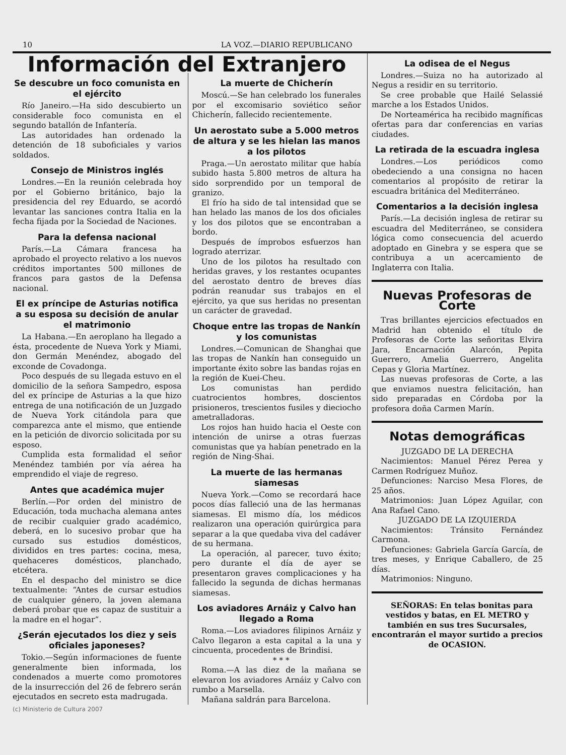10 LA VOZ.—DIARIO REPUBLICANO
Información del Extranjero
Se descubre un foco comunista en el ejército
Río Janeiro.—Ha sido descubierto un considerable foco comunista en el segundo batallón de Infantería.
Las autoridades han ordenado la detención de 18 suboficiales y varios soldados.
Consejo de Ministros inglés
Londres.—En la reunión celebrada hoy por el Gobierno británico, bajo la presidencia del rey Eduardo, se acordó levantar las sanciones contra Italia en la fecha fijada por la Sociedad de Naciones.
Para la defensa nacional
París.—La Cámara francesa ha aprobado el proyecto relativo a los nuevos créditos importantes 500 millones de francos para gastos de la Defensa nacional.
El ex príncipe de Asturias notifica a su esposa su decisión de anular el matrimonio
La Habana.—En aeroplano ha llegado a ésta, procedente de Nueva York y Miami, don Germán Menéndez, abogado del exconde de Covadonga.
Poco después de su llegada estuvo en el domicilio de la señora Sampedro, esposa del ex príncipe de Asturias a la que hizo entrega de una notificación de un Juzgado de Nueva York citándola para que comparezca ante el mismo, que entiende en la petición de divorcio solicitada por su esposo.
Cumplida esta formalidad el señor Menéndez también por vía aérea ha emprendido el viaje de regreso.
Antes que académica mujer
Berlín.—Por orden del ministro de Educación, toda muchacha alemana antes de recibir cualquier grado académico, deberá, en lo sucesivo probar que ha cursado sus estudios domésticos, divididos en tres partes: cocina, mesa, quehaceres domésticos, planchado, etcétera.
En el despacho del ministro se dice textualmente: “Antes de cursar estudios de cualquier género, la joven alemana deberá probar que es capaz de sustituir a la madre en el hogar”.
¿Serán ejecutados los diez y seis oficiales japoneses?
Tokio.—Según informaciones de fuente generalmente bien informada, los condenados a muerte como promotores de la insurrección del 26 de febrero serán ejecutados en secreto esta madrugada.
La muerte de Chicherín
Moscú.—Se han celebrado los funerales por el excomisario soviético señor Chicherín, fallecido recientemente.
Un aerostato sube a 5.000 metros de altura y se les hielan las manos a los pilotos
Praga.—Un aerostato militar que había subido hasta 5.800 metros de altura ha sido sorprendido por un temporal de granizo.
El frío ha sido de tal intensidad que se han helado las manos de los dos oficiales y los dos pilotos que se encontraban a bordo.
Después de ímprobos esfuerzos han logrado aterrizar.
Uno de los pilotos ha resultado con heridas graves, y los restantes ocupantes del aerostato dentro de breves días podrán reanudar sus trabajos en el ejército, ya que sus heridas no presentan un carácter de gravedad.
Choque entre las tropas de Nankín y los comunistas
Londres.—Comunican de Shanghai que las tropas de Nankín han conseguido un importante éxito sobre las bandas rojas en la región de Kuei-Cheu.
Los comunistas han perdido cuatrocientos hombres, doscientos prisioneros, trescientos fusiles y dieciocho ametralladoras.
Los rojos han huido hacia el Oeste con intención de unirse a otras fuerzas comunistas que ya habían penetrado en la región de Ning-Shai.
La muerte de las hermanas siamesas
Nueva York.—Como se recordará hace pocos días falleció una de las hermanas siamesas. El mismo día, los médicos realizaron una operación quirúrgica para separar a la que quedaba viva del cadáver de su hermana.
La operación, al parecer, tuvo éxito; pero durante el día de ayer se presentaron graves complicaciones y ha fallecido la segunda de dichas hermanas siamesas.
Los aviadores Arnáiz y Calvo han llegado a Roma
Roma.—Los aviadores filipinos Arnáiz y Calvo llegaron a esta capital a la una y cincuenta, procedentes de Brindisi.
* * *
Roma.—A las diez de la mañana se elevaron los aviadores Arnáiz y Calvo con rumbo a Marsella.
Mañana saldrán para Barcelona.
La odisea de el Negus
Londres.—Suiza no ha autorizado al Negus a residir en su territorio.
Se cree probable que Hailé Selassié marche a los Estados Unidos.
De Norteamérica ha recibido magníficas ofertas para dar conferencias en varias ciudades.
La retirada de la escuadra inglesa
Londres.—Los periódicos como obedeciendo a una consigna no hacen comentarios al propósito de retirar la escuadra británica del Mediterráneo.
Comentarios a la decisión inglesa
París.—La decisión inglesa de retirar su escuadra del Mediterráneo, se considera lógica como consecuencia del acuerdo adoptado en Ginebra y se espera que se contribuya a un acercamiento de Inglaterra con Italia.
Nuevas Profesoras de Corte
Tras brillantes ejercicios efectuados en Madrid han obtenido el título de Profesoras de Corte las señoritas Elvira Jara, Encarnación Alarcón, Pepita Guerrero, Amelia Guerrero, Angelita Cepas y Gloria Martínez.
Las nuevas profesoras de Corte, a las que enviamos nuestra felicitación, han sido preparadas en Córdoba por la profesora doña Carmen Marín.
Notas demográficas
JUZGADO DE LA DERECHA
Nacimientos: Manuel Pérez Perea y Carmen Rodríguez Muñoz.
Defunciones: Narciso Mesa Flores, de 25 años.
Matrimonios: Juan López Aguilar, con Ana Rafael Cano.
JUZGADO DE LA IZQUIERDA
Nacimientos: Tránsito Fernández Carmona.
Defunciones: Gabriela García García, de tres meses, y Enrique Caballero, de 25 días.
Matrimonios: Ninguno.
SEÑORAS: En telas bonitas para vestidos y batas, en EL METRO y también en sus tres Sucursales, encontrarán el mayor surtido a precios de OCASION.
(c) Ministerio de Cultura 2007